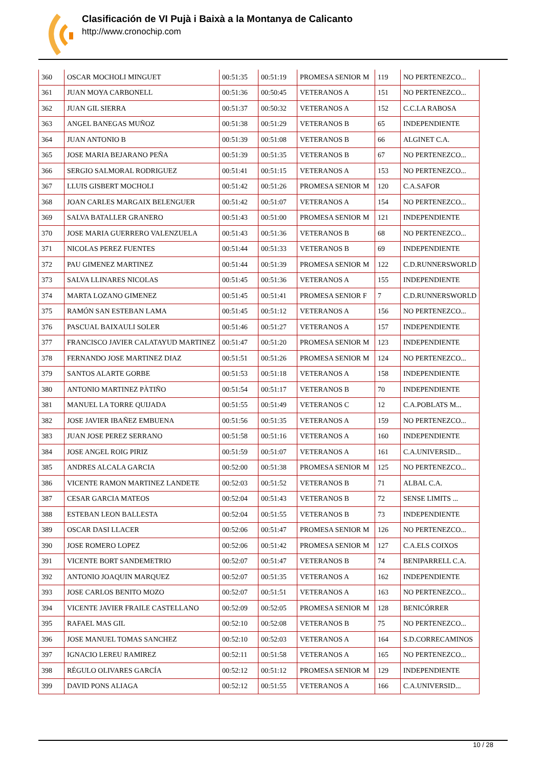Clasificación de VI Pujà i Baixà a la Montanya de Calicanto
http://www.cronochip.com
| 360 | OSCAR MOCHOLI MINGUET | 00:51:35 | 00:51:19 | PROMESA SENIOR M | 119 | NO PERTENEZCO... |
| 361 | JUAN MOYA CARBONELL | 00:51:36 | 00:50:45 | VETERANOS A | 151 | NO PERTENEZCO... |
| 362 | JUAN GIL SIERRA | 00:51:37 | 00:50:32 | VETERANOS A | 152 | C.C.LA RABOSA |
| 363 | ANGEL BANEGAS MUÑOZ | 00:51:38 | 00:51:29 | VETERANOS B | 65 | INDEPENDIENTE |
| 364 | JUAN ANTONIO B | 00:51:39 | 00:51:08 | VETERANOS B | 66 | ALGINET C.A. |
| 365 | JOSE MARIA BEJARANO PEÑA | 00:51:39 | 00:51:35 | VETERANOS B | 67 | NO PERTENEZCO... |
| 366 | SERGIO SALMORAL RODRIGUEZ | 00:51:41 | 00:51:15 | VETERANOS A | 153 | NO PERTENEZCO... |
| 367 | LLUIS GISBERT MOCHOLI | 00:51:42 | 00:51:26 | PROMESA SENIOR M | 120 | C.A.SAFOR |
| 368 | JOAN CARLES MARGAIX BELENGUER | 00:51:42 | 00:51:07 | VETERANOS A | 154 | NO PERTENEZCO... |
| 369 | SALVA BATALLER GRANERO | 00:51:43 | 00:51:00 | PROMESA SENIOR M | 121 | INDEPENDIENTE |
| 370 | JOSE MARIA GUERRERO VALENZUELA | 00:51:43 | 00:51:36 | VETERANOS B | 68 | NO PERTENEZCO... |
| 371 | NICOLAS PEREZ FUENTES | 00:51:44 | 00:51:33 | VETERANOS B | 69 | INDEPENDIENTE |
| 372 | PAU GIMENEZ MARTINEZ | 00:51:44 | 00:51:39 | PROMESA SENIOR M | 122 | C.D.RUNNERSWORLD |
| 373 | SALVA LLINARES NICOLAS | 00:51:45 | 00:51:36 | VETERANOS A | 155 | INDEPENDIENTE |
| 374 | MARTA LOZANO GIMENEZ | 00:51:45 | 00:51:41 | PROMESA SENIOR F | 7 | C.D.RUNNERSWORLD |
| 375 | RAMÓN SAN ESTEBAN LAMA | 00:51:45 | 00:51:12 | VETERANOS A | 156 | NO PERTENEZCO... |
| 376 | PASCUAL BAIXAULI SOLER | 00:51:46 | 00:51:27 | VETERANOS A | 157 | INDEPENDIENTE |
| 377 | FRANCISCO JAVIER CALATAYUD MARTINEZ | 00:51:47 | 00:51:20 | PROMESA SENIOR M | 123 | INDEPENDIENTE |
| 378 | FERNANDO JOSE MARTINEZ DIAZ | 00:51:51 | 00:51:26 | PROMESA SENIOR M | 124 | NO PERTENEZCO... |
| 379 | SANTOS ALARTE GORBE | 00:51:53 | 00:51:18 | VETERANOS A | 158 | INDEPENDIENTE |
| 380 | ANTONIO MARTINEZ PÀTIÑO | 00:51:54 | 00:51:17 | VETERANOS B | 70 | INDEPENDIENTE |
| 381 | MANUEL LA TORRE QUIJADA | 00:51:55 | 00:51:49 | VETERANOS C | 12 | C.A.POBLATS M... |
| 382 | JOSE JAVIER IBAÑEZ EMBUENA | 00:51:56 | 00:51:35 | VETERANOS A | 159 | NO PERTENEZCO... |
| 383 | JUAN JOSE PEREZ SERRANO | 00:51:58 | 00:51:16 | VETERANOS A | 160 | INDEPENDIENTE |
| 384 | JOSE ANGEL ROIG PIRIZ | 00:51:59 | 00:51:07 | VETERANOS A | 161 | C.A.UNIVERSID... |
| 385 | ANDRES ALCALA GARCIA | 00:52:00 | 00:51:38 | PROMESA SENIOR M | 125 | NO PERTENEZCO... |
| 386 | VICENTE RAMON MARTINEZ LANDETE | 00:52:03 | 00:51:52 | VETERANOS B | 71 | ALBAL C.A. |
| 387 | CESAR GARCIA MATEOS | 00:52:04 | 00:51:43 | VETERANOS B | 72 | SENSE LIMITS ... |
| 388 | ESTEBAN LEON BALLESTA | 00:52:04 | 00:51:55 | VETERANOS B | 73 | INDEPENDIENTE |
| 389 | OSCAR DASI LLACER | 00:52:06 | 00:51:47 | PROMESA SENIOR M | 126 | NO PERTENEZCO... |
| 390 | JOSE ROMERO LOPEZ | 00:52:06 | 00:51:42 | PROMESA SENIOR M | 127 | C.A.ELS COIXOS |
| 391 | VICENTE BORT SANDEMETRIO | 00:52:07 | 00:51:47 | VETERANOS B | 74 | BENIPARRELL C.A. |
| 392 | ANTONIO JOAQUIN MARQUEZ | 00:52:07 | 00:51:35 | VETERANOS A | 162 | INDEPENDIENTE |
| 393 | JOSE CARLOS BENITO MOZO | 00:52:07 | 00:51:51 | VETERANOS A | 163 | NO PERTENEZCO... |
| 394 | VICENTE JAVIER FRAILE CASTELLANO | 00:52:09 | 00:52:05 | PROMESA SENIOR M | 128 | BENICÓRRER |
| 395 | RAFAEL MAS GIL | 00:52:10 | 00:52:08 | VETERANOS B | 75 | NO PERTENEZCO... |
| 396 | JOSE MANUEL TOMAS SANCHEZ | 00:52:10 | 00:52:03 | VETERANOS A | 164 | S.D.CORRECAMINOS |
| 397 | IGNACIO LEREU RAMIREZ | 00:52:11 | 00:51:58 | VETERANOS A | 165 | NO PERTENEZCO... |
| 398 | RÉGULO OLIVARES GARCÍA | 00:52:12 | 00:51:12 | PROMESA SENIOR M | 129 | INDEPENDIENTE |
| 399 | DAVID PONS ALIAGA | 00:52:12 | 00:51:55 | VETERANOS A | 166 | C.A.UNIVERSID... |
10 / 28